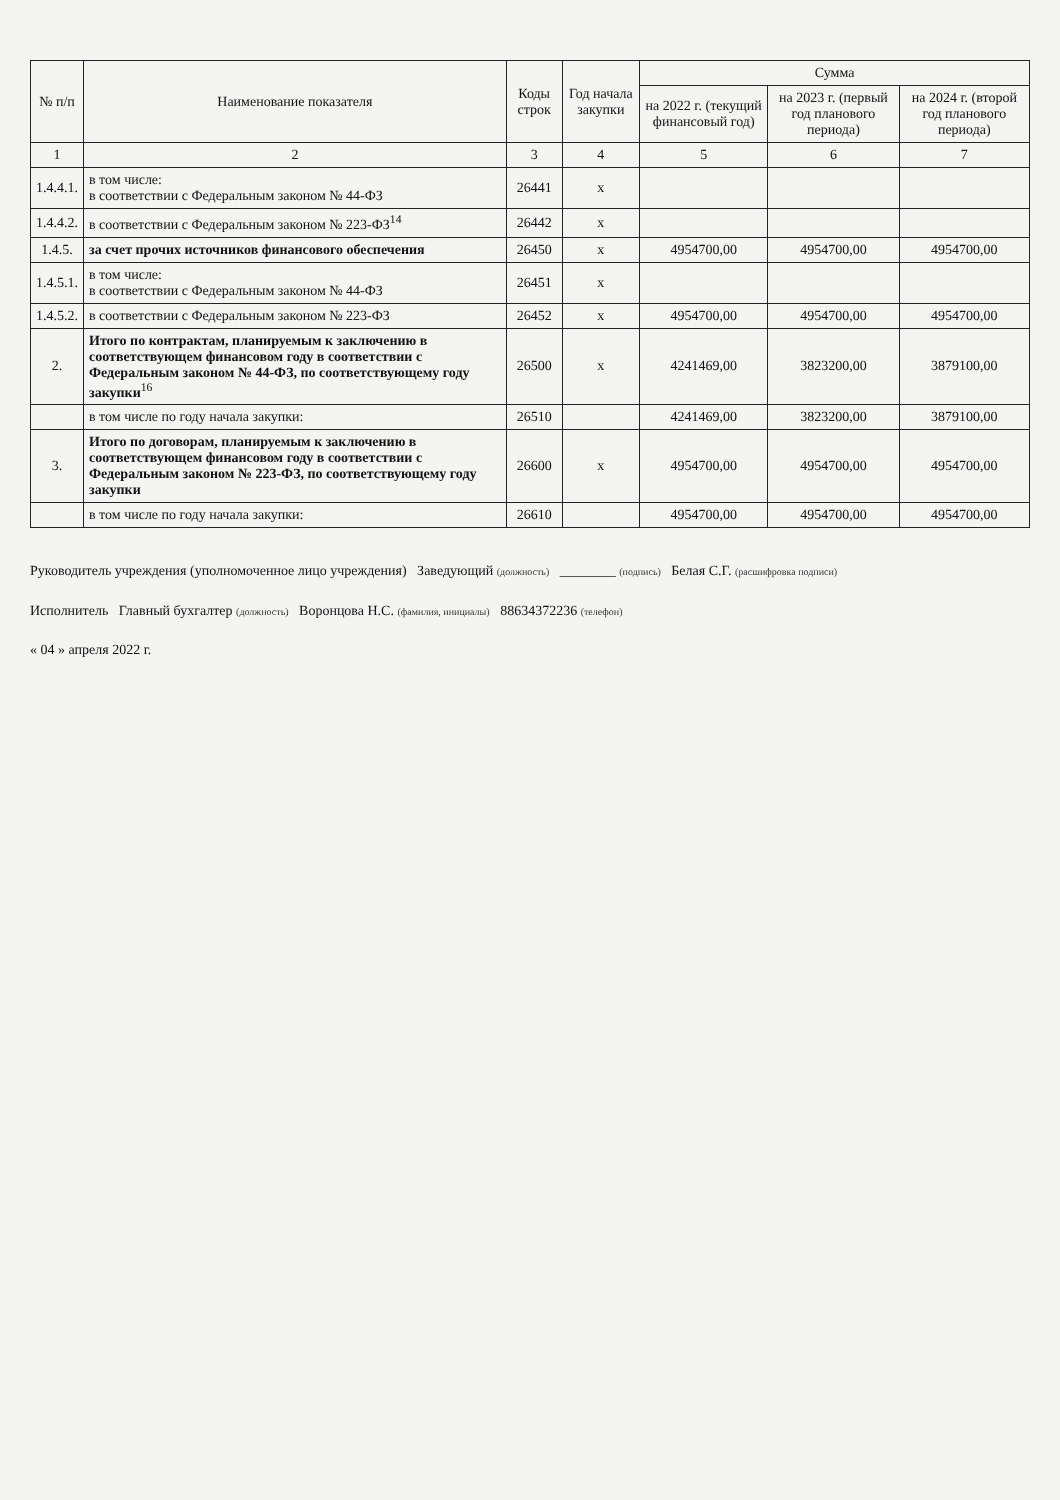| № п/п | Наименование показателя | Коды строк | Год начала закупки | Сумма | | |
| --- | --- | --- | --- | --- | --- | --- |
| | | | | на 2022 г. (текущий финансовый год) | на 2023 г. (первый год планового периода) | на 2024 г. (второй год планового периода) |
| 1 | 2 | 3 | 4 | 5 | 6 | 7 |
| 1.4.4.1. | в том числе: в соответствии с Федеральным законом № 44-ФЗ | 26441 | x | | | |
| 1.4.4.2. | в соответствии с Федеральным законом № 223-ФЗ<sup>14</sup> | 26442 | x | | | |
| 1.4.5. | за счет прочих источников финансового обеспечения | 26450 | x | 4954700,00 | 4954700,00 | 4954700,00 |
| 1.4.5.1. | в том числе: в соответствии с Федеральным законом № 44-ФЗ | 26451 | x | | | |
| 1.4.5.2. | в соответствии с Федеральным законом № 223-ФЗ | 26452 | x | 4954700,00 | 4954700,00 | 4954700,00 |
| 2. | Итого по контрактам, планируемым к заключению в соответствующем финансовом году в соответствии с Федеральным законом № 44-ФЗ, по соответствующему году закупки<sup>16</sup> | 26500 | x | 4241469,00 | 3823200,00 | 3879100,00 |
| | в том числе по году начала закупки: | 26510 | | 4241469,00 | 3823200,00 | 3879100,00 |
| 3. | Итого по договорам, планируемым к заключению в соответствующем финансовом году в соответствии с Федеральным законом № 223-ФЗ, по соответствующему году закупки | 26600 | x | 4954700,00 | 4954700,00 | 4954700,00 |
| | в том числе по году начала закупки: | 26610 | | 4954700,00 | 4954700,00 | 4954700,00 |
Руководитель учреждения (уполномоченное лицо учреждения) Заведующий (должность) ________ (подпись) Белая С.Г. (расшифровка подписи)
Исполнитель Главный бухгалтер (должность) Воронцова Н.С. (фамилия, инициалы) 88634372236 (телефон)
« 04 » апреля 2022 г.